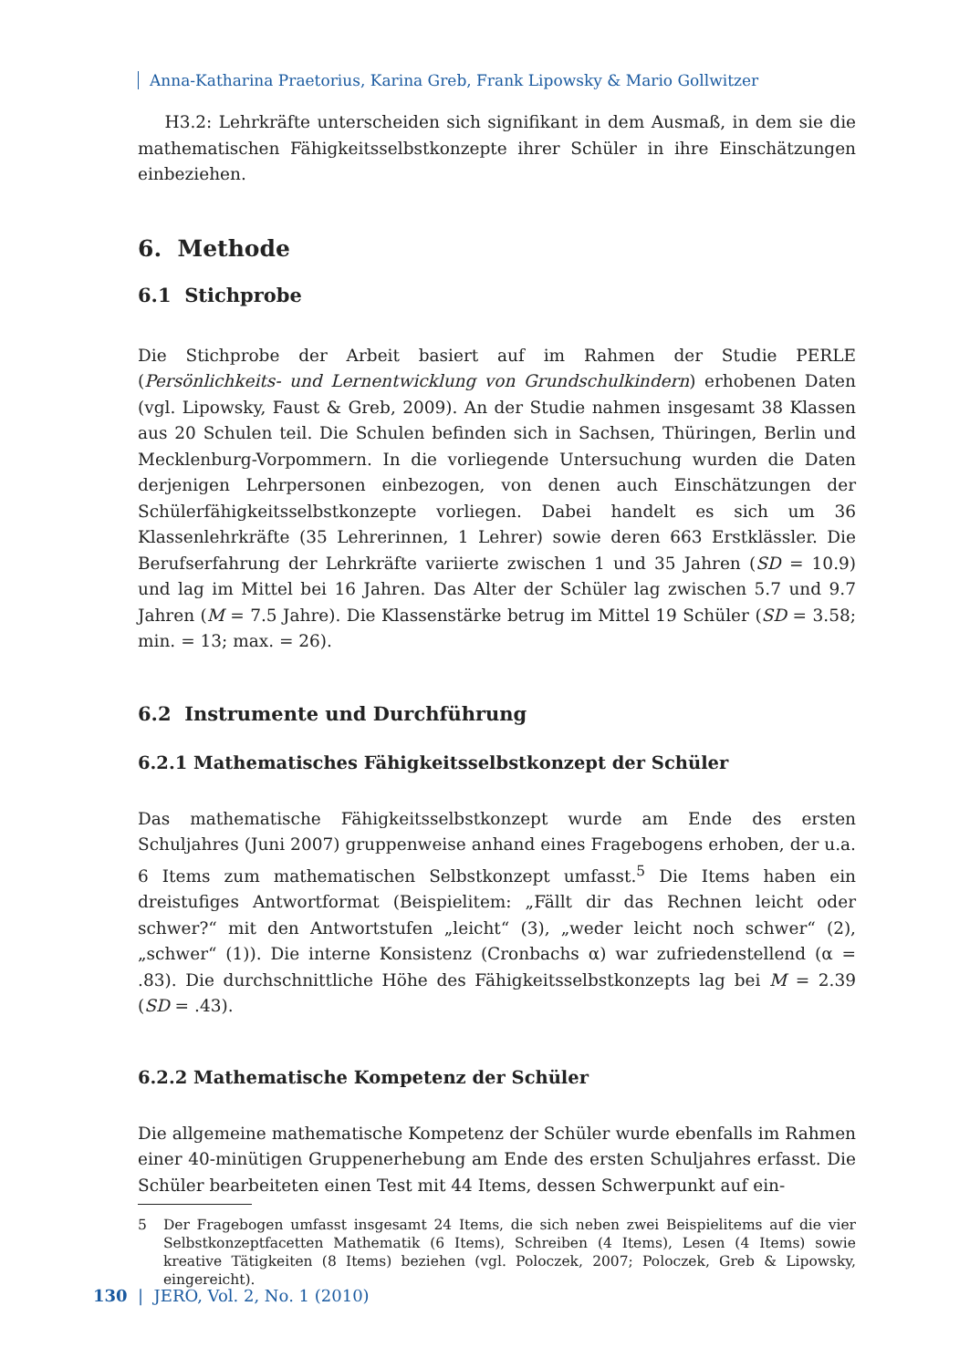Anna-Katharina Praetorius, Karina Greb, Frank Lipowsky & Mario Gollwitzer
H3.2: Lehrkräfte unterscheiden sich signifikant in dem Ausmaß, in dem sie die mathematischen Fähigkeitsselbstkonzepte ihrer Schüler in ihre Einschätzungen einbeziehen.
6. Methode
6.1 Stichprobe
Die Stichprobe der Arbeit basiert auf im Rahmen der Studie PERLE (Persönlichkeits- und Lernentwicklung von Grundschulkindern) erhobenen Daten (vgl. Lipowsky, Faust & Greb, 2009). An der Studie nahmen insgesamt 38 Klassen aus 20 Schulen teil. Die Schulen befinden sich in Sachsen, Thüringen, Berlin und Mecklenburg-Vorpommern. In die vorliegende Untersuchung wurden die Daten derjenigen Lehrpersonen einbezogen, von denen auch Einschätzungen der Schülerfähigkeitsselbstkonzepte vorliegen. Dabei handelt es sich um 36 Klassenlehrkräfte (35 Lehrerinnen, 1 Lehrer) sowie deren 663 Erstklässler. Die Berufserfahrung der Lehrkräfte variierte zwischen 1 und 35 Jahren (SD = 10.9) und lag im Mittel bei 16 Jahren. Das Alter der Schüler lag zwischen 5.7 und 9.7 Jahren (M = 7.5 Jahre). Die Klassenstärke betrug im Mittel 19 Schüler (SD = 3.58; min. = 13; max. = 26).
6.2 Instrumente und Durchführung
6.2.1 Mathematisches Fähigkeitsselbstkonzept der Schüler
Das mathematische Fähigkeitsselbstkonzept wurde am Ende des ersten Schuljahres (Juni 2007) gruppenweise anhand eines Fragebogens erhoben, der u.a. 6 Items zum mathematischen Selbstkonzept umfasst.<sup>5</sup> Die Items haben ein dreistufiges Antwortformat (Beispielitem: „Fällt dir das Rechnen leicht oder schwer?“ mit den Antwortstufen „leicht“ (3), „weder leicht noch schwer“ (2), „schwer“ (1)). Die interne Konsistenz (Cronbachs α) war zufriedenstellend (α = .83). Die durchschnittliche Höhe des Fähigkeitsselbstkonzepts lag bei M = 2.39 (SD = .43).
6.2.2 Mathematische Kompetenz der Schüler
Die allgemeine mathematische Kompetenz der Schüler wurde ebenfalls im Rahmen einer 40-minütigen Gruppenerhebung am Ende des ersten Schuljahres erfasst. Die Schüler bearbeiteten einen Test mit 44 Items, dessen Schwerpunkt auf ein-
5 Der Fragebogen umfasst insgesamt 24 Items, die sich neben zwei Beispielitems auf die vier Selbstkonzeptfacetten Mathematik (6 Items), Schreiben (4 Items), Lesen (4 Items) sowie kreative Tätigkeiten (8 Items) beziehen (vgl. Poloczek, 2007; Poloczek, Greb & Lipowsky, eingereicht).
130 | JERO, Vol. 2, No. 1 (2010)